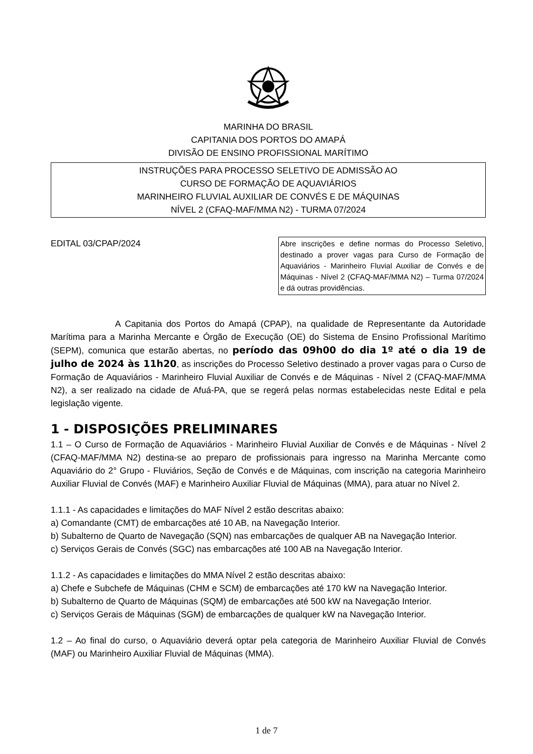MARINHA DO BRASIL
CAPITANIA DOS PORTOS DO AMAPÁ
DIVISÃO DE ENSINO PROFISSIONAL MARÍTIMO
INSTRUÇÕES PARA PROCESSO SELETIVO DE ADMISSÃO AO
CURSO DE FORMAÇÃO DE AQUAVIÁRIOS
MARINHEIRO FLUVIAL AUXILIAR DE CONVÉS E DE MÁQUINAS
NÍVEL 2 (CFAQ-MAF/MMA N2) - TURMA 07/2024
EDITAL 03/CPAP/2024
Abre inscrições e define normas do Processo Seletivo, destinado a prover vagas para Curso de Formação de Aquaviários - Marinheiro Fluvial Auxiliar de Convés e de Máquinas - Nível 2 (CFAQ-MAF/MMA N2) – Turma 07/2024 e dá outras providências.
A Capitania dos Portos do Amapá (CPAP), na qualidade de Representante da Autoridade Marítima para a Marinha Mercante e Órgão de Execução (OE) do Sistema de Ensino Profissional Marítimo (SEPM), comunica que estarão abertas, no período das 09h00 do dia 1º até o dia 19 de julho de 2024 às 11h20, as inscrições do Processo Seletivo destinado a prover vagas para o Curso de Formação de Aquaviários - Marinheiro Fluvial Auxiliar de Convés e de Máquinas - Nível 2 (CFAQ-MAF/MMA N2), a ser realizado na cidade de Afuá-PA, que se regerá pelas normas estabelecidas neste Edital e pela legislação vigente.
1 - DISPOSIÇÕES PRELIMINARES
1.1 – O Curso de Formação de Aquaviários - Marinheiro Fluvial Auxiliar de Convés e de Máquinas - Nível 2 (CFAQ-MAF/MMA N2) destina-se ao preparo de profissionais para ingresso na Marinha Mercante como Aquaviário do 2° Grupo - Fluviários, Seção de Convés e de Máquinas, com inscrição na categoria Marinheiro Auxiliar Fluvial de Convés (MAF) e Marinheiro Auxiliar Fluvial de Máquinas (MMA), para atuar no Nível 2.
1.1.1 - As capacidades e limitações do MAF Nível 2 estão descritas abaixo:
a) Comandante (CMT) de embarcações até 10 AB, na Navegação Interior.
b) Subalterno de Quarto de Navegação (SQN) nas embarcações de qualquer AB na Navegação Interior.
c) Serviços Gerais de Convés (SGC) nas embarcações até 100 AB na Navegação Interior.
1.1.2 - As capacidades e limitações do MMA Nível 2 estão descritas abaixo:
a) Chefe e Subchefe de Máquinas (CHM e SCM) de embarcações até 170 kW na Navegação Interior.
b) Subalterno de Quarto de Máquinas (SQM) de embarcações até 500 kW na Navegação Interior.
c) Serviços Gerais de Máquinas (SGM) de embarcações de qualquer kW na Navegação Interior.
1.2 – Ao final do curso, o Aquaviário deverá optar pela categoria de Marinheiro Auxiliar Fluvial de Convés (MAF) ou Marinheiro Auxiliar Fluvial de Máquinas (MMA).
1 de 7